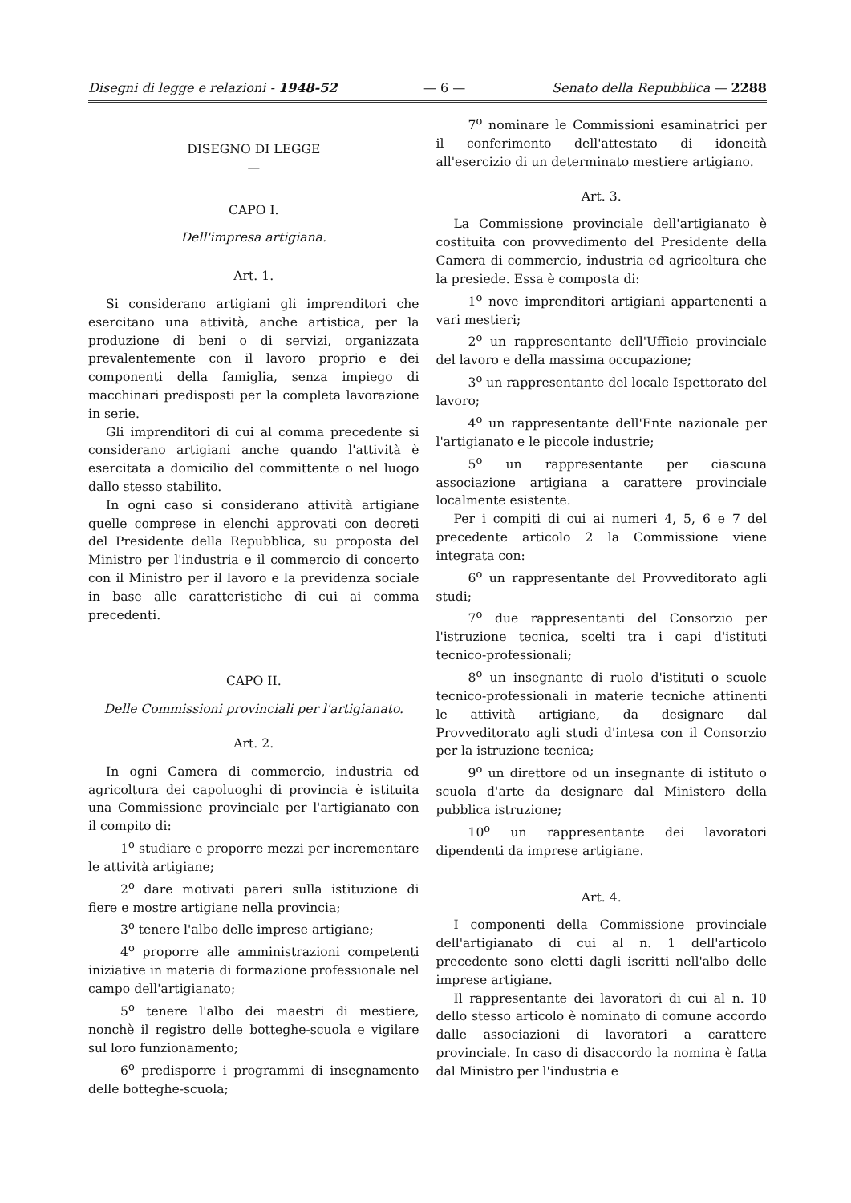Disegni di legge e relazioni - 1948-52 — 6 — Senato della Repubblica — 2288
DISEGNO DI LEGGE
—
CAPO I.
Dell'impresa artigiana.
Art. 1.
Si considerano artigiani gli imprenditori che esercitano una attività, anche artistica, per la produzione di beni o di servizi, organizzata prevalentemente con il lavoro proprio e dei componenti della famiglia, senza impiego di macchinari predisposti per la completa lavorazione in serie.
Gli imprenditori di cui al comma precedente si considerano artigiani anche quando l'attività è esercitata a domicilio del committente o nel luogo dallo stesso stabilito.
In ogni caso si considerano attività artigiane quelle comprese in elenchi approvati con decreti del Presidente della Repubblica, su proposta del Ministro per l'industria e il commercio di concerto con il Ministro per il lavoro e la previdenza sociale in base alle caratteristiche di cui ai comma precedenti.
CAPO II.
Delle Commissioni provinciali per l'artigianato.
Art. 2.
In ogni Camera di commercio, industria ed agricoltura dei capoluoghi di provincia è istituita una Commissione provinciale per l'artigianato con il compito di:
1<sup>o</sup> studiare e proporre mezzi per incrementare le attività artigiane;
2<sup>o</sup> dare motivati pareri sulla istituzione di fiere e mostre artigiane nella provincia;
3<sup>o</sup> tenere l'albo delle imprese artigiane;
4<sup>o</sup> proporre alle amministrazioni competenti iniziative in materia di formazione professionale nel campo dell'artigianato;
5<sup>o</sup> tenere l'albo dei maestri di mestiere, nonchè il registro delle botteghe-scuola e vigilare sul loro funzionamento;
6<sup>o</sup> predisporre i programmi di insegnamento delle botteghe-scuola;
7<sup>o</sup> nominare le Commissioni esaminatrici per il conferimento dell'attestato di idoneità all'esercizio di un determinato mestiere artigiano.
Art. 3.
La Commissione provinciale dell'artigianato è costituita con provvedimento del Presidente della Camera di commercio, industria ed agricoltura che la presiede. Essa è composta di:
1<sup>o</sup> nove imprenditori artigiani appartenenti a vari mestieri;
2<sup>o</sup> un rappresentante dell'Ufficio provinciale del lavoro e della massima occupazione;
3<sup>o</sup> un rappresentante del locale Ispettorato del lavoro;
4<sup>o</sup> un rappresentante dell'Ente nazionale per l'artigianato e le piccole industrie;
5<sup>o</sup> un rappresentante per ciascuna associazione artigiana a carattere provinciale localmente esistente.
Per i compiti di cui ai numeri 4, 5, 6 e 7 del precedente articolo 2 la Commissione viene integrata con:
6<sup>o</sup> un rappresentante del Provveditorato agli studi;
7<sup>o</sup> due rappresentanti del Consorzio per l'istruzione tecnica, scelti tra i capi d'istituti tecnico-professionali;
8<sup>o</sup> un insegnante di ruolo d'istituti o scuole tecnico-professionali in materie tecniche attinenti le attività artigiane, da designare dal Provveditorato agli studi d'intesa con il Consorzio per la istruzione tecnica;
9<sup>o</sup> un direttore od un insegnante di istituto o scuola d'arte da designare dal Ministero della pubblica istruzione;
10<sup>o</sup> un rappresentante dei lavoratori dipendenti da imprese artigiane.
Art. 4.
I componenti della Commissione provinciale dell'artigianato di cui al n. 1 dell'articolo precedente sono eletti dagli iscritti nell'albo delle imprese artigiane.
Il rappresentante dei lavoratori di cui al n. 10 dello stesso articolo è nominato di comune accordo dalle associazioni di lavoratori a carattere provinciale. In caso di disaccordo la nomina è fatta dal Ministro per l'industria e